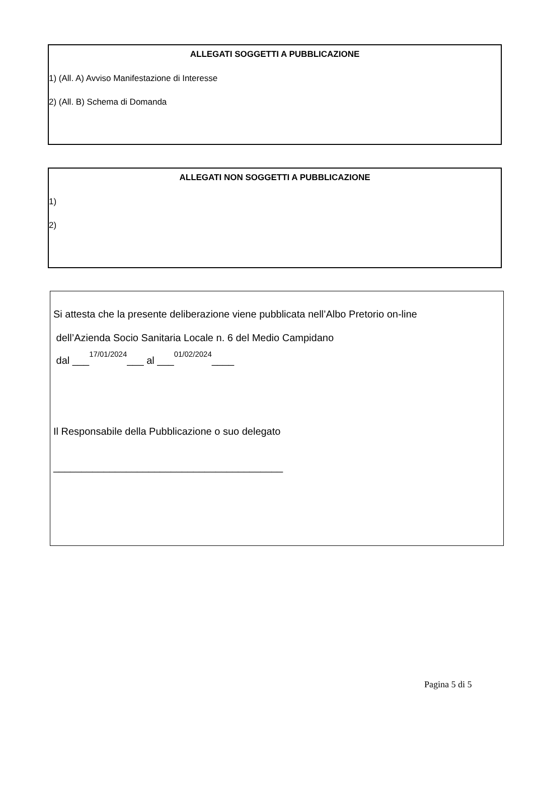ALLEGATI SOGGETTI A PUBBLICAZIONE
1) (All. A) Avviso Manifestazione di Interesse
2) (All. B) Schema di Domanda
ALLEGATI NON SOGGETTI A PUBBLICAZIONE
1)
2)
Si attesta che la presente deliberazione viene pubblicata nell’Albo Pretorio on-line
dell’Azienda Socio Sanitaria Locale n. 6 del Medio Campidano
dal ___17/01/2024___ al ___01/02/2024____
Il Responsabile della Pubblicazione o suo delegato
_________________________________________
Pagina 5 di 5